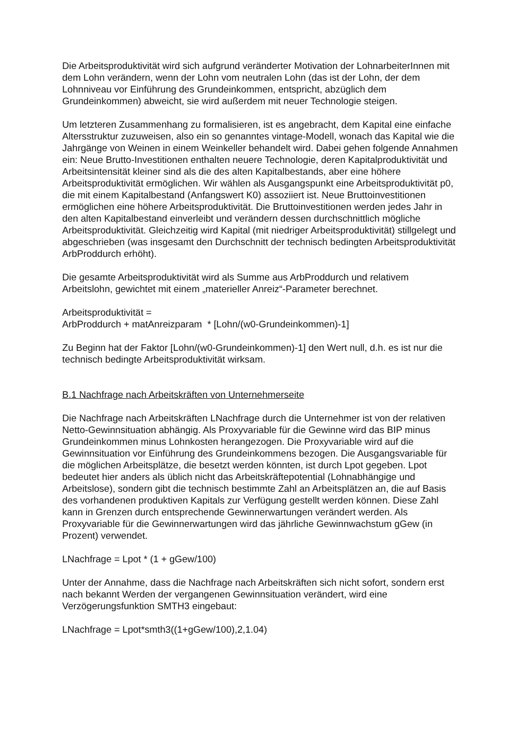Die Arbeitsproduktivität wird sich aufgrund veränderter Motivation der LohnarbeiterInnen mit dem Lohn verändern, wenn der Lohn vom neutralen Lohn (das ist der Lohn, der dem Lohnniveau vor Einführung des Grundeinkommen, entspricht, abzüglich dem Grundeinkommen) abweicht, sie wird außerdem mit neuer Technologie steigen.
Um letzteren Zusammenhang zu formalisieren, ist es angebracht, dem Kapital eine einfache Altersstruktur zuzuweisen, also ein so genanntes vintage-Modell, wonach das Kapital wie die Jahrgänge von Weinen in einem Weinkeller behandelt wird. Dabei gehen folgende Annahmen ein: Neue Brutto-Investitionen enthalten neuere Technologie, deren Kapitalproduktivität und Arbeitsintensität kleiner sind als die des alten Kapitalbestands, aber eine höhere Arbeitsproduktivität ermöglichen. Wir wählen als Ausgangspunkt eine Arbeitsproduktivität p0, die mit einem Kapitalbestand (Anfangswert K0) assoziiert ist. Neue Bruttoinvestitionen ermöglichen eine höhere Arbeitsproduktivität. Die Bruttoinvestitionen werden jedes Jahr in den alten Kapitalbestand einverleibt und verändern dessen durchschnittlich mögliche Arbeitsproduktivität. Gleichzeitig wird Kapital (mit niedriger Arbeitsproduktivität) stillgelegt und abgeschrieben (was insgesamt den Durchschnitt der technisch bedingten Arbeitsproduktivität ArbProddurch erhöht).
Die gesamte Arbeitsproduktivität wird als Summe aus ArbProddurch und relativem Arbeitslohn, gewichtet mit einem „materieller Anreiz“-Parameter berechnet.
Arbeitsproduktivität =
ArbProddurch + matAnreizparam * [Lohn/(w0-Grundeinkommen)-1]
Zu Beginn hat der Faktor [Lohn/(w0-Grundeinkommen)-1] den Wert null, d.h. es ist nur die technisch bedingte Arbeitsproduktivität wirksam.
B.1 Nachfrage nach Arbeitskräften von Unternehmerseite
Die Nachfrage nach Arbeitskräften LNachfrage durch die Unternehmer ist von der relativen Netto-Gewinnsituation abhängig. Als Proxyvariable für die Gewinne wird das BIP minus Grundeinkommen minus Lohnkosten herangezogen. Die Proxyvariable wird auf die Gewinnsituation vor Einführung des Grundeinkommens bezogen. Die Ausgangsvariable für die möglichen Arbeitsplätze, die besetzt werden könnten, ist durch Lpot gegeben. Lpot bedeutet hier anders als üblich nicht das Arbeitskräftepotential (Lohnabhängige und Arbeitslose), sondern gibt die technisch bestimmte Zahl an Arbeitsplätzen an, die auf Basis des vorhandenen produktiven Kapitals zur Verfügung gestellt werden können. Diese Zahl kann in Grenzen durch entsprechende Gewinnerwartungen verändert werden. Als Proxyvariable für die Gewinnerwartungen wird das jährliche Gewinnwachstum gGew (in Prozent) verwendet.
LNachfrage = Lpot * (1 + gGew/100)
Unter der Annahme, dass die Nachfrage nach Arbeitskräften sich nicht sofort, sondern erst nach bekannt Werden der vergangenen Gewinnsituation verändert, wird eine Verzögerungsfunktion SMTH3 eingebaut:
LNachfrage = Lpot*smth3((1+gGew/100),2,1.04)